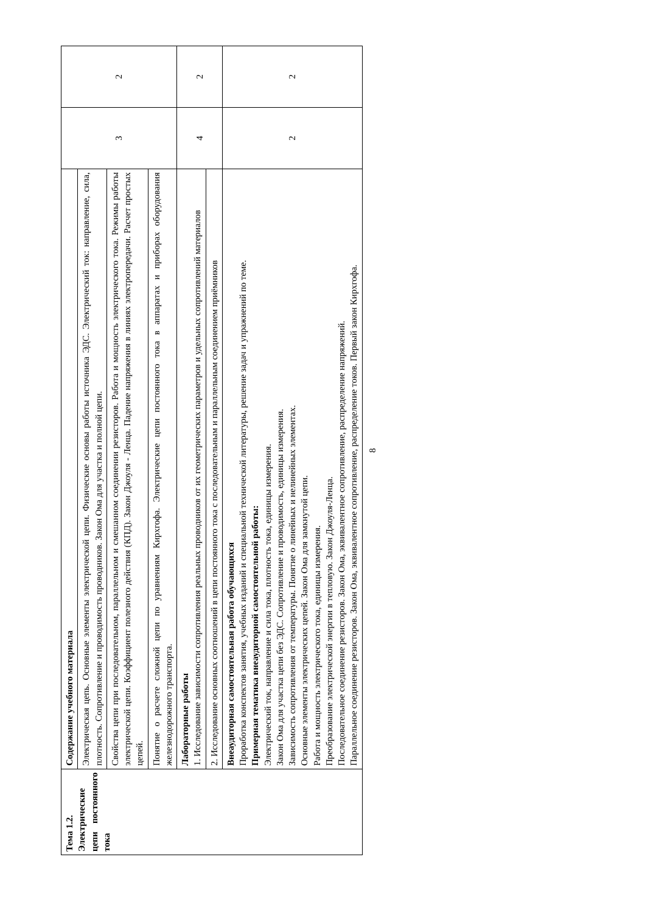| Тема 1.2. Электрические цепи постоянного тока | Содержание учебного материала | 3 | 2 |
| | Электрическая цепь. Основные элементы электрической цепи. Физические основы работы источника ЭДС. Электрический ток: направление, сила, плотность. Сопротивление и проводимость проводников. Закон Ома для участка и полной цепи. | | |
| | Свойства цепи при последовательном, параллельном и смешанном соединении резисторов. Работа и мощность электрического тока. Режимы работы электрической цепи. Коэффициент полезного действия (КПД). Закон Джоуля - Ленца. Падение напряжения в линиях электропередачи. Расчет простых цепей. | | |
| | Понятие о расчете сложной цепи по уравнениям Кирхгофа. Электрические цепи постоянного тока в аппаратах и приборах оборудования железнодорожного транспорта. | | |
| | Лабораторные работы 1. Исследование зависимости сопротивления реальных проводников от их геометрических параметров и удельных сопротивлений материалов | 4 | 2 |
| | 2. Исследование основных соотношений в цепи постоянного тока с последовательным и параллельным соединением приёмников | | |
| | Внеаудиторная самостоятельная работа обучающихся Проработка конспектов занятия, учебных изданий и специальной технической литературы, решение задач и упражнений по теме. Примерная тематика внеаудиторной самостоятельной работы: Электрический ток, направление и сила тока, плотность тока, единицы измерения. Закон Ома для участка цепи без ЭДС. Сопротивление и проводимость, единицы измерения. Зависимость сопротивления от температуры. Понятие о линейных и нелинейных элементах. Основные элементы электрических цепей. Закон Ома для замкнутой цепи. Работа и мощность электрического тока, единицы измерения. Преобразование электрической энергии в тепловую. Закон Джоуля-Ленца. Последовательное соединение резисторов. Закон Ома, эквивалентное сопротивление, распределение напряжений. Параллельное соединение резисторов. Закон Ома, эквивалентное сопротивление, распределение токов. Первый закон Кирхгофа. | 2 | 2 |
8